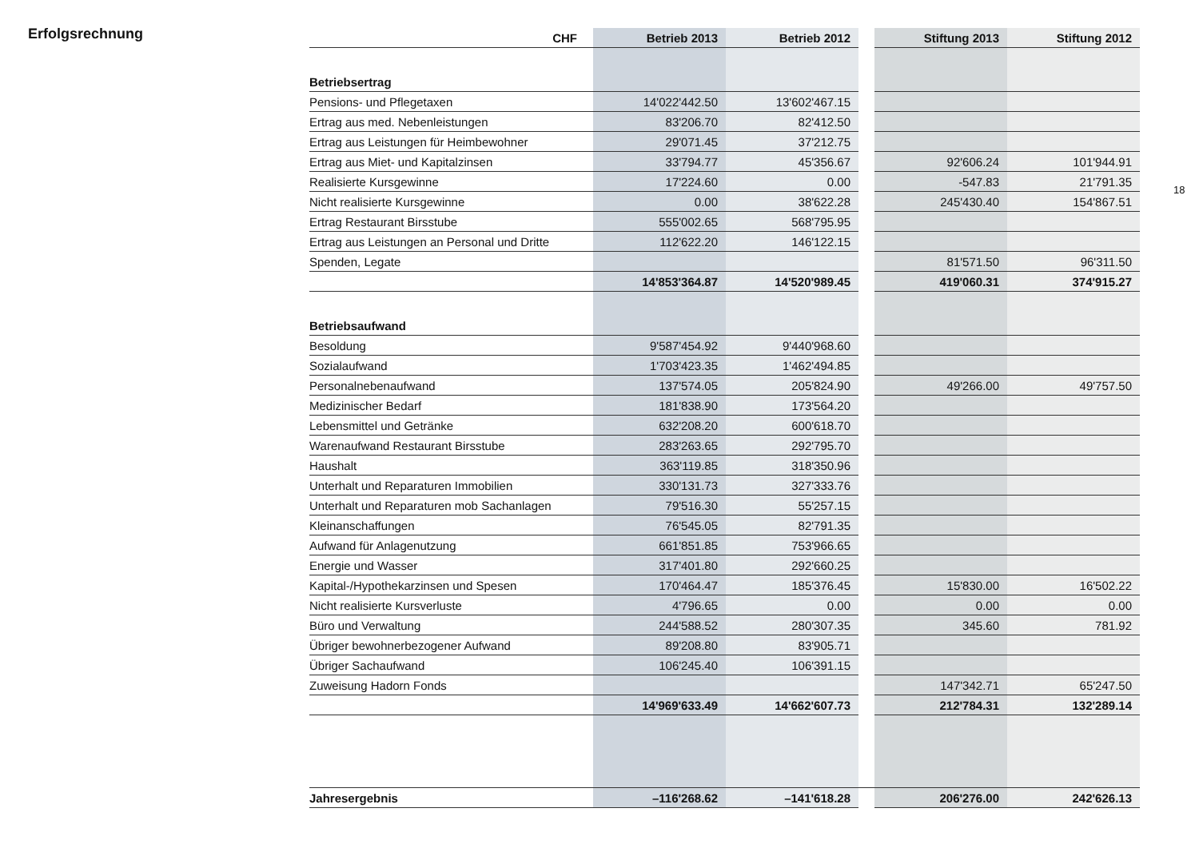Erfolgsrechnung
| CHF | Betrieb 2013 | Betrieb 2012 | | Stiftung 2013 | Stiftung 2012 |
| --- | --- | --- | --- | --- | --- |
| Betriebsertrag | | | | | |
| Pensions- und Pflegetaxen | 14'022'442.50 | 13'602'467.15 | | | |
| Ertrag aus med. Nebenleistungen | 83'206.70 | 82'412.50 | | | |
| Ertrag aus Leistungen für Heimbewohner | 29'071.45 | 37'212.75 | | | |
| Ertrag aus Miet- und Kapitalzinsen | 33'794.77 | 45'356.67 | | 92'606.24 | 101'944.91 |
| Realisierte Kursgewinne | 17'224.60 | 0.00 | | -547.83 | 21'791.35 |
| Nicht realisierte Kursgewinne | 0.00 | 38'622.28 | | 245'430.40 | 154'867.51 |
| Ertrag Restaurant Birsstube | 555'002.65 | 568'795.95 | | | |
| Ertrag aus Leistungen an Personal und Dritte | 112'622.20 | 146'122.15 | | | |
| Spenden, Legate | | | | 81'571.50 | 96'311.50 |
| | 14'853'364.87 | 14'520'989.45 | | 419'060.31 | 374'915.27 |
| Betriebsaufwand | | | | | |
| Besoldung | 9'587'454.92 | 9'440'968.60 | | | |
| Sozialaufwand | 1'703'423.35 | 1'462'494.85 | | | |
| Personalnebenaufwand | 137'574.05 | 205'824.90 | | 49'266.00 | 49'757.50 |
| Medizinischer Bedarf | 181'838.90 | 173'564.20 | | | |
| Lebensmittel und Getränke | 632'208.20 | 600'618.70 | | | |
| Warenaufwand Restaurant Birsstube | 283'263.65 | 292'795.70 | | | |
| Haushalt | 363'119.85 | 318'350.96 | | | |
| Unterhalt und Reparaturen Immobilien | 330'131.73 | 327'333.76 | | | |
| Unterhalt und Reparaturen mob Sachanlagen | 79'516.30 | 55'257.15 | | | |
| Kleinanschaffungen | 76'545.05 | 82'791.35 | | | |
| Aufwand für Anlagenutzung | 661'851.85 | 753'966.65 | | | |
| Energie und Wasser | 317'401.80 | 292'660.25 | | | |
| Kapital-/Hypothekarzinsen und Spesen | 170'464.47 | 185'376.45 | | 15'830.00 | 16'502.22 |
| Nicht realisierte Kursverluste | 4'796.65 | 0.00 | | 0.00 | 0.00 |
| Büro und Verwaltung | 244'588.52 | 280'307.35 | | 345.60 | 781.92 |
| Übriger bewohnerbezogener Aufwand | 89'208.80 | 83'905.71 | | | |
| Übriger Sachaufwand | 106'245.40 | 106'391.15 | | | |
| Zuweisung Hadorn Fonds | | | | 147'342.71 | 65'247.50 |
| | 14'969'633.49 | 14'662'607.73 | | 212'784.31 | 132'289.14 |
| Jahresergebnis | –116'268.62 | –141'618.28 | | 206'276.00 | 242'626.13 |
18